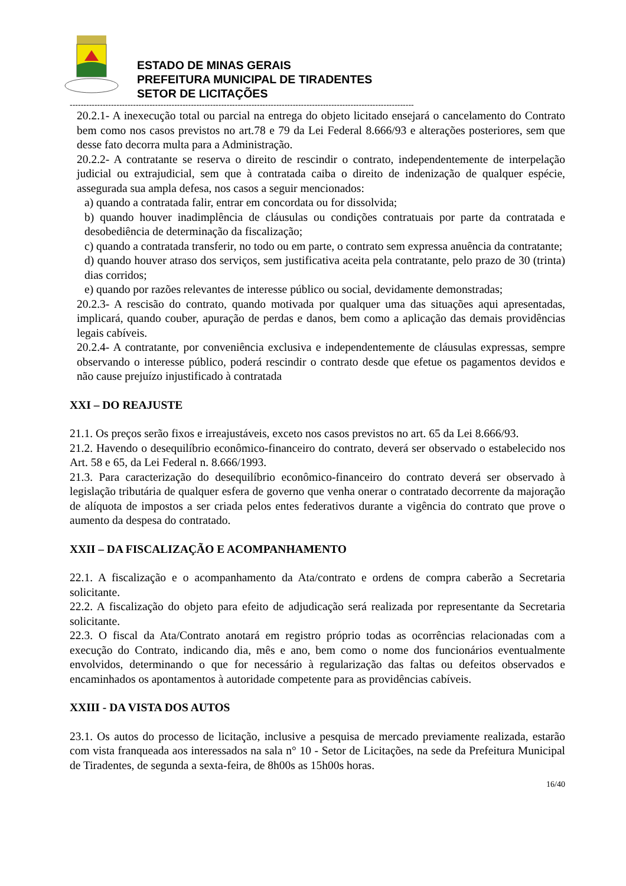ESTADO DE MINAS GERAIS
PREFEITURA MUNICIPAL DE TIRADENTES
SETOR DE LICITAÇÕES
-----------------------------------------------------------------------------------------------------------------------------
20.2.1- A inexecução total ou parcial na entrega do objeto licitado ensejará o cancelamento do Contrato bem como nos casos previstos no art.78 e 79 da Lei Federal 8.666/93 e alterações posteriores, sem que desse fato decorra multa para a Administração.
20.2.2- A contratante se reserva o direito de rescindir o contrato, independentemente de interpelação judicial ou extrajudicial, sem que à contratada caiba o direito de indenização de qualquer espécie, assegurada sua ampla defesa, nos casos a seguir mencionados:
a) quando a contratada falir, entrar em concordata ou for dissolvida;
b) quando houver inadimplência de cláusulas ou condições contratuais por parte da contratada e desobediência de determinação da fiscalização;
c) quando a contratada transferir, no todo ou em parte, o contrato sem expressa anuência da contratante;
d) quando houver atraso dos serviços, sem justificativa aceita pela contratante, pelo prazo de 30 (trinta) dias corridos;
e) quando por razões relevantes de interesse público ou social, devidamente demonstradas;
20.2.3- A rescisão do contrato, quando motivada por qualquer uma das situações aqui apresentadas, implicará, quando couber, apuração de perdas e danos, bem como a aplicação das demais providências legais cabíveis.
20.2.4- A contratante, por conveniência exclusiva e independentemente de cláusulas expressas, sempre observando o interesse público, poderá rescindir o contrato desde que efetue os pagamentos devidos e não cause prejuízo injustificado à contratada
XXI – DO REAJUSTE
21.1. Os preços serão fixos e irreajustáveis, exceto nos casos previstos no art. 65 da Lei 8.666/93.
21.2. Havendo o desequilíbrio econômico-financeiro do contrato, deverá ser observado o estabelecido nos Art. 58 e 65, da Lei Federal n. 8.666/1993.
21.3. Para caracterização do desequilíbrio econômico-financeiro do contrato deverá ser observado à legislação tributária de qualquer esfera de governo que venha onerar o contratado decorrente da majoração de alíquota de impostos a ser criada pelos entes federativos durante a vigência do contrato que prove o aumento da despesa do contratado.
XXII – DA FISCALIZAÇÃO E ACOMPANHAMENTO
22.1. A fiscalização e o acompanhamento da Ata/contrato e ordens de compra caberão a Secretaria solicitante.
22.2. A fiscalização do objeto para efeito de adjudicação será realizada por representante da Secretaria solicitante.
22.3. O fiscal da Ata/Contrato anotará em registro próprio todas as ocorrências relacionadas com a execução do Contrato, indicando dia, mês e ano, bem como o nome dos funcionários eventualmente envolvidos, determinando o que for necessário à regularização das faltas ou defeitos observados e encaminhados os apontamentos à autoridade competente para as providências cabíveis.
XXIII - DA VISTA DOS AUTOS
23.1. Os autos do processo de licitação, inclusive a pesquisa de mercado previamente realizada, estarão com vista franqueada aos interessados na sala n° 10 - Setor de Licitações, na sede da Prefeitura Municipal de Tiradentes, de segunda a sexta-feira, de 8h00s as 15h00s horas.
16/40